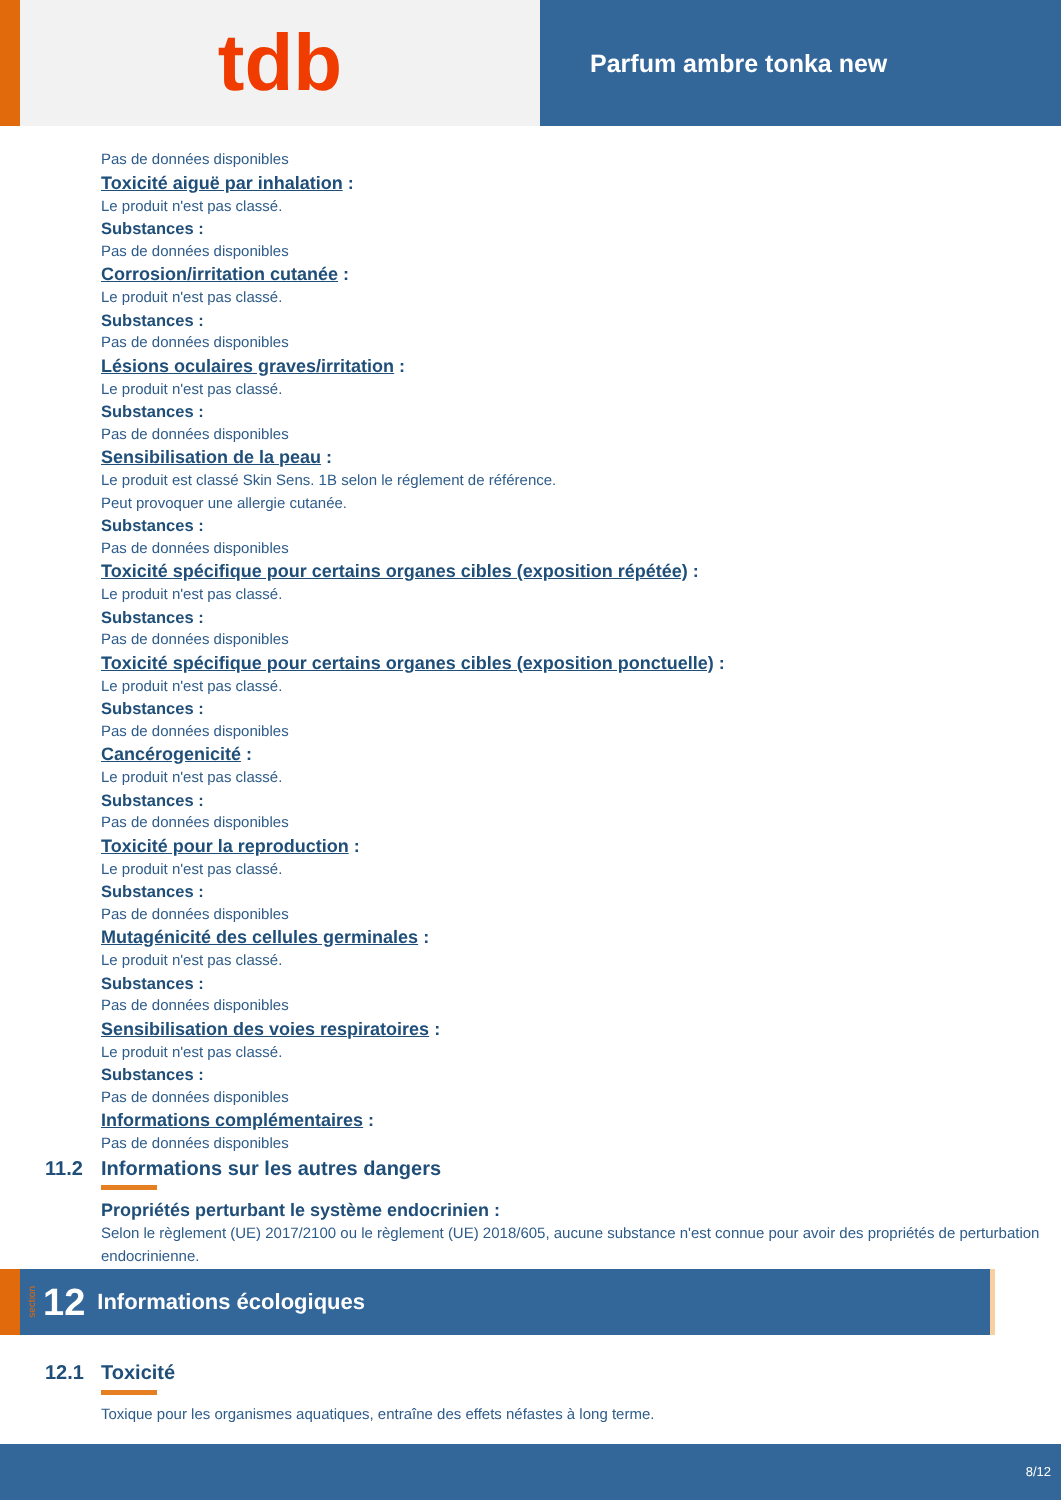tdb
Parfum ambre tonka new
Pas de données disponibles
Toxicité aiguë par inhalation :
Le produit n'est pas classé.
Substances :
Pas de données disponibles
Corrosion/irritation cutanée :
Le produit n'est pas classé.
Substances :
Pas de données disponibles
Lésions oculaires graves/irritation :
Le produit n'est pas classé.
Substances :
Pas de données disponibles
Sensibilisation de la peau :
Le produit est classé Skin Sens. 1B selon le réglement de référence.
Peut provoquer une allergie cutanée.
Substances :
Pas de données disponibles
Toxicité spécifique pour certains organes cibles (exposition répétée) :
Le produit n'est pas classé.
Substances :
Pas de données disponibles
Toxicité spécifique pour certains organes cibles (exposition ponctuelle) :
Le produit n'est pas classé.
Substances :
Pas de données disponibles
Cancérogenicité :
Le produit n'est pas classé.
Substances :
Pas de données disponibles
Toxicité pour la reproduction :
Le produit n'est pas classé.
Substances :
Pas de données disponibles
Mutagénicité des cellules germinales :
Le produit n'est pas classé.
Substances :
Pas de données disponibles
Sensibilisation des voies respiratoires :
Le produit n'est pas classé.
Substances :
Pas de données disponibles
Informations complémentaires :
Pas de données disponibles
11.2 Informations sur les autres dangers
Propriétés perturbant le système endocrinien :
Selon le règlement (UE) 2017/2100 ou le règlement (UE) 2018/605, aucune substance n'est connue pour avoir des propriétés de perturbation endocrinienne.
section 12 Informations écologiques
12.1 Toxicité
Toxique pour les organismes aquatiques, entraîne des effets néfastes à long terme.
8/12